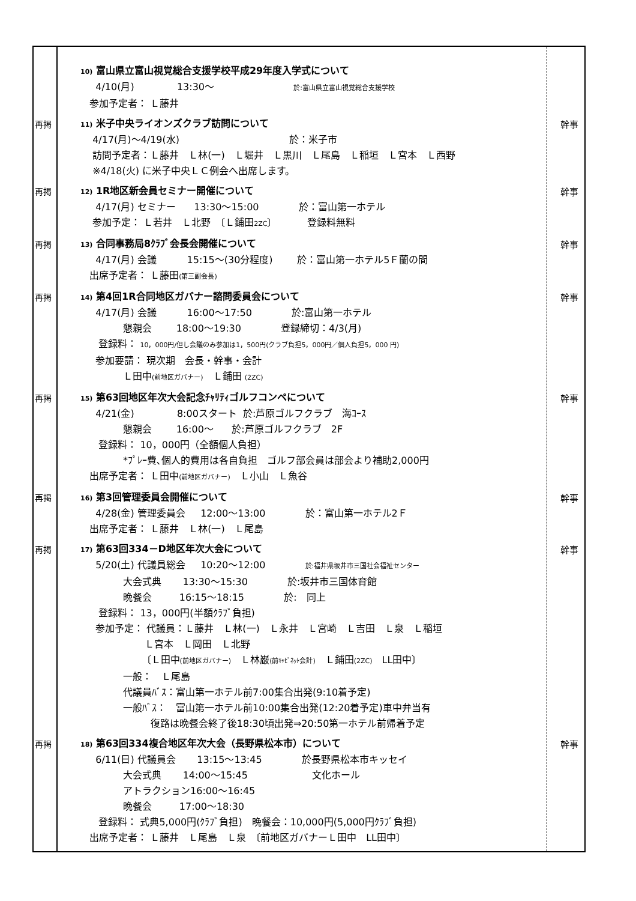10) 富山県立富山視覚総合支援学校平成29年度入学式について
4/10(月) 13:30～ 於:富山県立富山視覚総合支援学校
参加予定者： Ｌ藤井
再掲
11) 米子中央ライオンズクラブ訪問について
4/17(月)～4/19(水) 於：米子市
訪問予定者：Ｌ藤井　Ｌ林(一)　Ｌ堀井　Ｌ黒川　Ｌ尾島　Ｌ稲垣　Ｌ宮本　Ｌ西野
※4/18(火) に米子中央ＬＣ例会へ出席します。
幹事
再掲
12) 1R地区新会員セミナー開催について
4/17(月) セミナー 13:30～15:00 於：富山第一ホテル
参加予定： Ｌ若井　Ｌ北野　〔Ｌ鋪田2ZC〕 登録料無料
幹事
再掲
13) 合同事務局8ｸﾗﾌﾞ会長会開催について
4/17(月) 会議 15:15～(30分程度) 於：富山第一ホテル5Ｆ蘭の間
出席予定者： Ｌ藤田(第三副会長)
幹事
再掲
14) 第4回1R合同地区ガバナー諮問委員会について
4/17(月) 会議 16:00～17:50 於:富山第一ホテル
懇親会 18:00～19:30 登録締切：4/3(月)
登録料： 10，000円/但し会議のみ参加は1，500円(クラブ負担5，000円／個人負担5，000 円)
参加要請： 現次期　会長・幹事・会計
Ｌ田中(前地区ガバナー)　Ｌ鋪田 (2ZC)
幹事
再掲
15) 第63回地区年次大会記念ﾁｬﾘﾃｨゴルフコンペについて
4/21(金) 8:00スタート 於:芦原ゴルフクラブ　海ｺｰｽ
懇親会 16:00～ 於:芦原ゴルフクラブ　2F
登録料： 10，000円（全額個人負担）
*ﾌﾟﾚｰ費､個人的費用は各自負担　ゴルフ部会員は部会より補助2,000円
出席予定者： Ｌ田中(前地区ガバナー)　Ｌ小山　Ｌ魚谷
幹事
再掲
16) 第3回管理委員会開催について
4/28(金) 管理委員会 12:00～13:00 於：富山第一ホテル2Ｆ
出席予定者： Ｌ藤井　Ｌ林(一)　Ｌ尾島
幹事
再掲
17) 第63回334－D地区年次大会について
5/20(土) 代議員総会 10:20～12:00 於:福井県坂井市三国社会福祉センター
大会式典 13:30～15:30 於:坂井市三国体育館
晩餐会 16:15～18:15 於:　同上
登録料： 13，000円(半額ｸﾗﾌﾞ負担)
参加予定： 代議員：Ｌ藤井　Ｌ林(一)　Ｌ永井　Ｌ宮崎　Ｌ吉田　Ｌ泉　Ｌ稲垣
Ｌ宮本　Ｌ岡田　Ｌ北野
〔Ｌ田中(前地区ガバナー)　Ｌ林巌(前ｷｬﾋﾞﾈｯﾄ会計)　Ｌ鋪田(2ZC)　LL田中〕
一般：　Ｌ尾島
代議員ﾊﾞｽ：富山第一ホテル前7:00集合出発(9:10着予定)
一般ﾊﾞｽ：　富山第一ホテル前10:00集合出発(12:20着予定)車中弁当有
復路は晩餐会終了後18:30頃出発⇒20:50第一ホテル前帰着予定
幹事
再掲
18) 第63回334複合地区年次大会（長野県松本市）について
6/11(日) 代議員会 13:15～13:45 於長野県松本市キッセイ
大会式典 14:00～15:45 文化ホール
アトラクション16:00～16:45
晩餐会 17:00～18:30
登録料： 式典5,000円(ｸﾗﾌﾞ負担)　晩餐会：10,000円(5,000円ｸﾗﾌﾞ負担)
出席予定者： Ｌ藤井　Ｌ尾島　Ｌ泉　〔前地区ガバナーＬ田中　LL田中〕
幹事